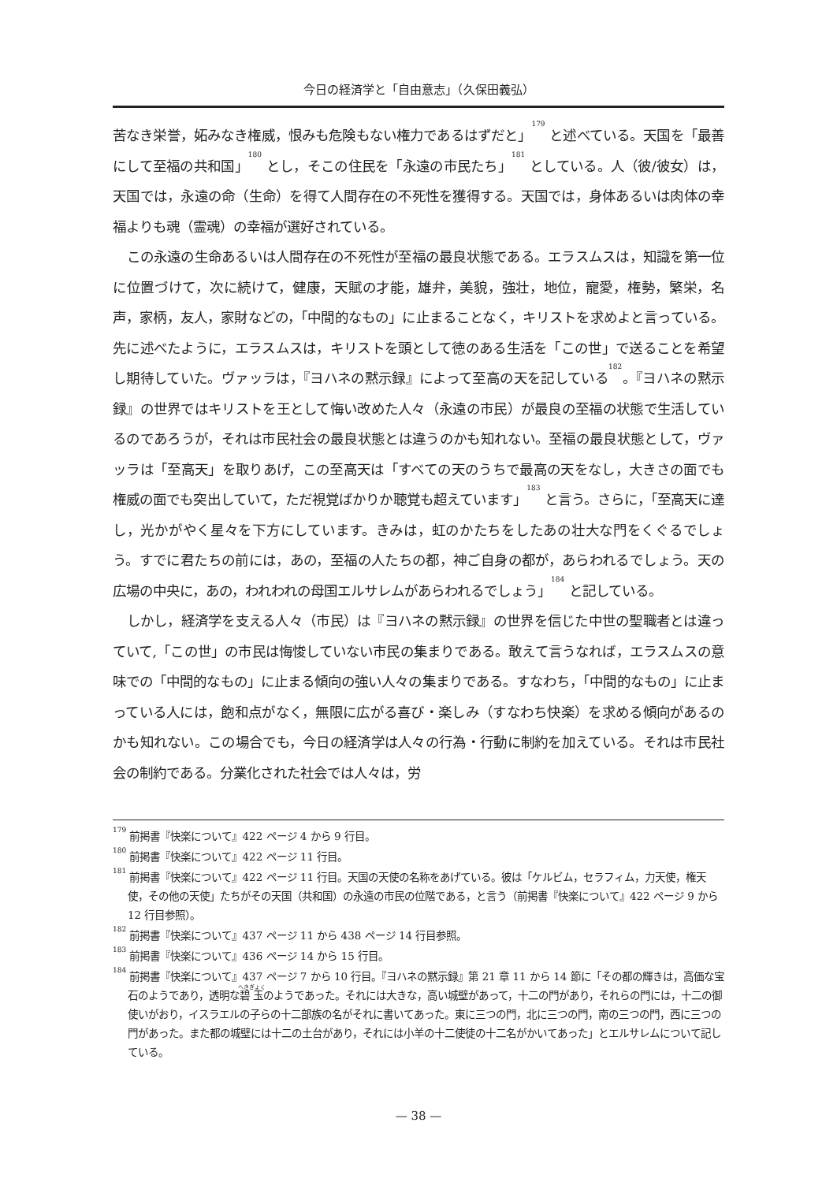今日の経済学と「自由意志」（久保田義弘）
苦なき栄誉，妬みなき権威，恨みも危険もない権力であるはずだと」<sup>179</sup> と述べている。天国を「最善にして至福の共和国」<sup>180</sup> とし，そこの住民を「永遠の市民たち」<sup>181</sup> としている。人（彼/彼女）は，天国では，永遠の命（生命）を得て人間存在の不死性を獲得する。天国では，身体あるいは肉体の幸福よりも魂（霊魂）の幸福が選好されている。
この永遠の生命あるいは人間存在の不死性が至福の最良状態である。エラスムスは，知識を第一位に位置づけて，次に続けて，健康，天賦の才能，雄弁，美貌，強壮，地位，寵愛，権勢，繁栄，名声，家柄，友人，家財などの，「中間的なもの」に止まることなく，キリストを求めよと言っている。先に述べたように，エラスムスは，キリストを頭として徳のある生活を「この世」で送ることを希望し期待していた。ヴァッラは，『ヨハネの黙示録』によって至高の天を記している<sup>182</sup>。『ヨハネの黙示録』の世界ではキリストを王として悔い改めた人々（永遠の市民）が最良の至福の状態で生活しているのであろうが，それは市民社会の最良状態とは違うのかも知れない。至福の最良状態として，ヴァッラは「至高天」を取りあげ，この至高天は「すべての天のうちで最高の天をなし，大きさの面でも権威の面でも突出していて，ただ視覚ばかりか聴覚も超えています」<sup>183</sup> と言う。さらに，「至高天に達し，光かがやく星々を下方にしています。きみは，虹のかたちをしたあの壮大な門をくぐるでしょう。すでに君たちの前には，あの，至福の人たちの都，神ご自身の都が，あらわれるでしょう。天の広場の中央に，あの，われわれの母国エルサレムがあらわれるでしょう」<sup>184</sup> と記している。
しかし，経済学を支える人々（市民）は『ヨハネの黙示録』の世界を信じた中世の聖職者とは違っていて,「この世」の市民は悔悛していない市民の集まりである。敢えて言うなれば，エラスムスの意味での「中間的なもの」に止まる傾向の強い人々の集まりである。すなわち，「中間的なもの」に止まっている人には，飽和点がなく，無限に広がる喜び・楽しみ（すなわち快楽）を求める傾向があるのかも知れない。この場合でも，今日の経済学は人々の行為・行動に制約を加えている。それは市民社会の制約である。分業化された社会では人々は，労
<sup>179</sup> 前掲書『快楽について』422 ページ 4 から 9 行目。
<sup>180</sup> 前掲書『快楽について』422 ページ 11 行目。
<sup>181</sup> 前掲書『快楽について』422 ページ 11 行目。天国の天使の名称をあげている。彼は「ケルビム，セラフィム，力天使，権天使，その他の天使」たちがその天国（共和国）の永遠の市民の位階である，と言う（前掲書『快楽について』422 ページ 9 から 12 行目参照）。
<sup>182</sup> 前掲書『快楽について』437 ページ 11 から 438 ページ 14 行目参照。
<sup>183</sup> 前掲書『快楽について』436 ページ 14 から 15 行目。
<sup>184</sup> 前掲書『快楽について』437 ページ 7 から 10 行目。『ヨハネの黙示録』第 21 章 11 から 14 節に「その都の輝きは，高価な宝石のようであり，透明な碧玉のようであった。それには大きな，高い城壁があって，十二の門があり，それらの門には，十二の御使いがおり，イスラエルの子らの十二部族の名がそれに書いてあった。東に三つの門，北に三つの門，南の三つの門，西に三つの門があった。また都の城壁には十二の土台があり，それには小羊の十二使徒の十二名がかいてあった」とエルサレムについて記している。
— 38 —